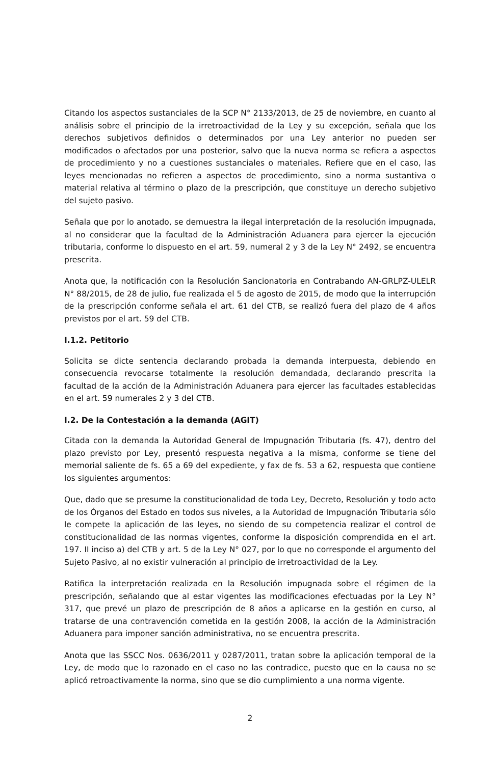Citando los aspectos sustanciales de la SCP N° 2133/2013, de 25 de noviembre, en cuanto al análisis sobre el principio de la irretroactividad de la Ley y su excepción, señala que los derechos subjetivos definidos o determinados por una Ley anterior no pueden ser modificados o afectados por una posterior, salvo que la nueva norma se refiera a aspectos de procedimiento y no a cuestiones sustanciales o materiales. Refiere que en el caso, las leyes mencionadas no refieren a aspectos de procedimiento, sino a norma sustantiva o material relativa al término o plazo de la prescripción, que constituye un derecho subjetivo del sujeto pasivo.
Señala que por lo anotado, se demuestra la ilegal interpretación de la resolución impugnada, al no considerar que la facultad de la Administración Aduanera para ejercer la ejecución tributaria, conforme lo dispuesto en el art. 59, numeral 2 y 3 de la Ley N° 2492, se encuentra prescrita.
Anota que, la notificación con la Resolución Sancionatoria en Contrabando AN-GRLPZ-ULELR N° 88/2015, de 28 de julio, fue realizada el 5 de agosto de 2015, de modo que la interrupción de la prescripción conforme señala el art. 61 del CTB, se realizó fuera del plazo de 4 años previstos por el art. 59 del CTB.
I.1.2. Petitorio
Solicita se dicte sentencia declarando probada la demanda interpuesta, debiendo en consecuencia revocarse totalmente la resolución demandada, declarando prescrita la facultad de la acción de la Administración Aduanera para ejercer las facultades establecidas en el art. 59 numerales 2 y 3 del CTB.
I.2. De la Contestación a la demanda (AGIT)
Citada con la demanda la Autoridad General de Impugnación Tributaria (fs. 47), dentro del plazo previsto por Ley, presentó respuesta negativa a la misma, conforme se tiene del memorial saliente de fs. 65 a 69 del expediente, y fax de fs. 53 a 62, respuesta que contiene los siguientes argumentos:
Que, dado que se presume la constitucionalidad de toda Ley, Decreto, Resolución y todo acto de los Órganos del Estado en todos sus niveles, a la Autoridad de Impugnación Tributaria sólo le compete la aplicación de las leyes, no siendo de su competencia realizar el control de constitucionalidad de las normas vigentes, conforme la disposición comprendida en el art. 197. II inciso a) del CTB y art. 5 de la Ley N° 027, por lo que no corresponde el argumento del Sujeto Pasivo, al no existir vulneración al principio de irretroactividad de la Ley.
Ratifica la interpretación realizada en la Resolución impugnada sobre el régimen de la prescripción, señalando que al estar vigentes las modificaciones efectuadas por la Ley N° 317, que prevé un plazo de prescripción de 8 años a aplicarse en la gestión en curso, al tratarse de una contravención cometida en la gestión 2008, la acción de la Administración Aduanera para imponer sanción administrativa, no se encuentra prescrita.
Anota que las SSCC Nos. 0636/2011 y 0287/2011, tratan sobre la aplicación temporal de la Ley, de modo que lo razonado en el caso no las contradice, puesto que en la causa no se aplicó retroactivamente la norma, sino que se dio cumplimiento a una norma vigente.
2